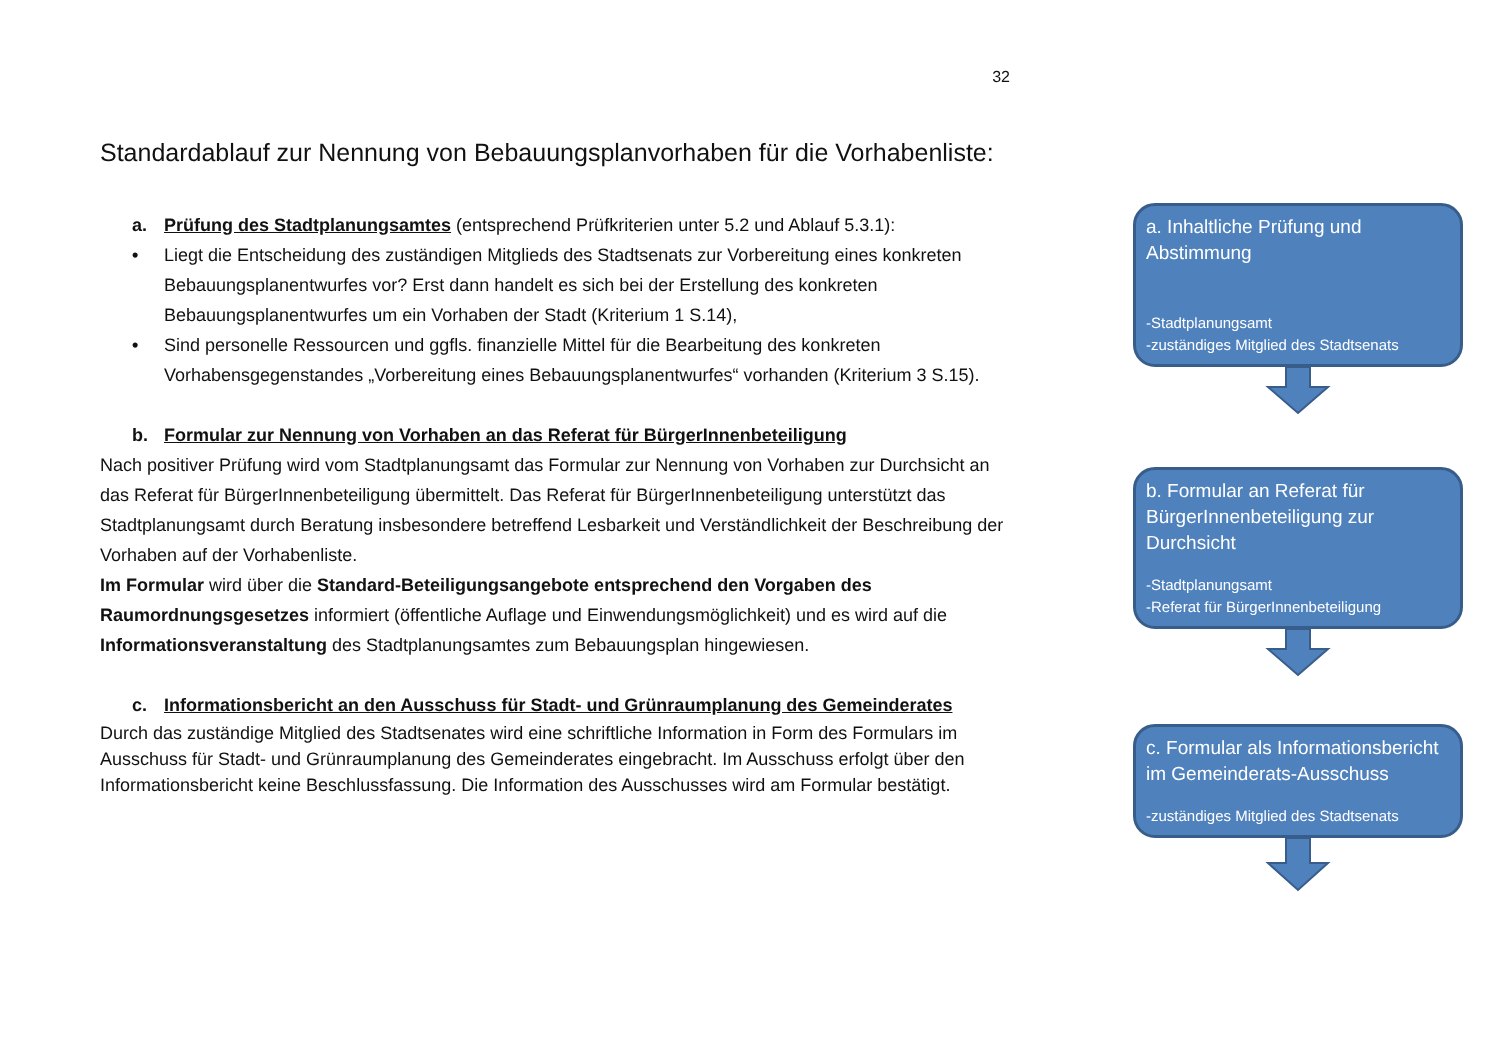32
Standardablauf zur Nennung von Bebauungsplanvorhaben für die Vorhabenliste:
a. Prüfung des Stadtplanungsamtes (entsprechend Prüfkriterien unter 5.2 und Ablauf 5.3.1):
• Liegt die Entscheidung des zuständigen Mitglieds des Stadtsenats zur Vorbereitung eines konkreten Bebauungsplanentwurfes vor? Erst dann handelt es sich bei der Erstellung des konkreten Bebauungsplanentwurfes um ein Vorhaben der Stadt (Kriterium 1 S.14),
• Sind personelle Ressourcen und ggfls. finanzielle Mittel für die Bearbeitung des konkreten Vorhabensgegenstandes „Vorbereitung eines Bebauungsplanentwurfes“ vorhanden (Kriterium 3 S.15).
b. Formular zur Nennung von Vorhaben an das Referat für BürgerInnenbeteiligung
Nach positiver Prüfung wird vom Stadtplanungsamt das Formular zur Nennung von Vorhaben zur Durchsicht an das Referat für BürgerInnenbeteiligung übermittelt. Das Referat für BürgerInnenbeteiligung unterstützt das Stadtplanungsamt durch Beratung insbesondere betreffend Lesbarkeit und Verständlichkeit der Beschreibung der Vorhaben auf der Vorhabenliste.
Im Formular wird über die Standard-Beteiligungsangebote entsprechend den Vorgaben des Raumordnungsgesetzes informiert (öffentliche Auflage und Einwendungsmöglichkeit) und es wird auf die Informationsveranstaltung des Stadtplanungsamtes zum Bebauungsplan hingewiesen.
c. Informationsbericht an den Ausschuss für Stadt- und Grünraumplanung des Gemeinderates
Durch das zuständige Mitglied des Stadtsenates wird eine schriftliche Information in Form des Formulars im Ausschuss für Stadt- und Grünraumplanung des Gemeinderates eingebracht. Im Ausschuss erfolgt über den Informationsbericht keine Beschlussfassung. Die Information des Ausschusses wird am Formular bestätigt.
a. Inhaltliche Prüfung und Abstimmung
-Stadtplanungsamt
-zuständiges Mitglied des Stadtsenats
b. Formular an Referat für BürgerInnenbeteiligung zur Durchsicht
-Stadtplanungsamt
-Referat für BürgerInnenbeteiligung
c. Formular als Informationsbericht im Gemeinderats-Ausschuss
-zuständiges Mitglied des Stadtsenats